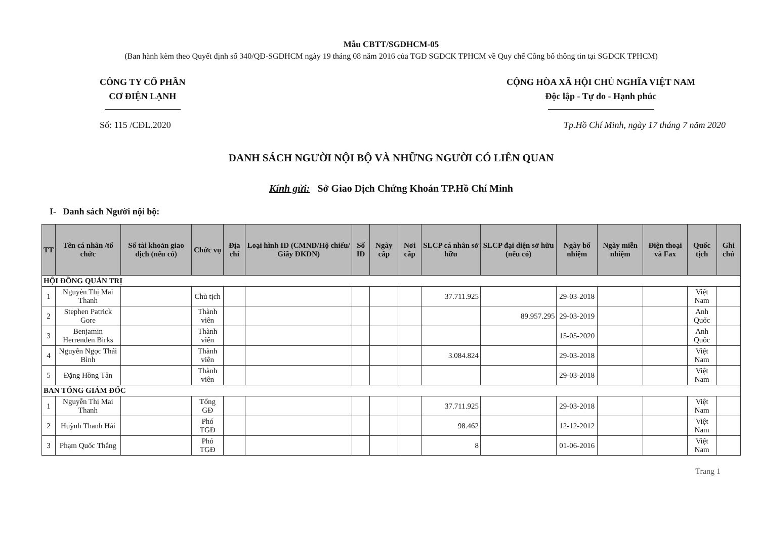Mẫu CBTT/SGDHCM-05
(Ban hành kèm theo Quyết định số 340/QĐ-SGDHCM ngày 19 tháng 08 năm 2016 của TGĐ SGDCK TPHCM về Quy chế Công bố thông tin tại SGDCK TPHCM)
CÔNG TY CỔ PHẦN
CƠ ĐIỆN LẠNH
CỘNG HÒA XÃ HỘI CHỦ NGHĨA VIỆT NAM
Độc lập - Tự do - Hạnh phúc
Số: 115 /CĐL.2020 Tp.Hồ Chí Minh, ngày 17 tháng 7 năm 2020
DANH SÁCH NGƯỜI NỘI BỘ VÀ NHỮNG NGƯỜI CÓ LIÊN QUAN
Kính gửi: Sở Giao Dịch Chứng Khoán TP.Hồ Chí Minh
I- Danh sách Người nội bộ:
| TT | Tên cá nhân /tổ chức | Số tài khoản giao dịch (nếu có) | Chức vụ | Địa chỉ | Loại hình ID (CMND/Hộ chiếu/ Giấy ĐKDN) | Số ID | Ngày cấp | Nơi cấp | SLCP cá nhân sở hữu | SLCP đại diện sở hữu (nếu có) | Ngày bổ nhiệm | Ngày miễn nhiệm | Điện thoại và Fax | Quốc tịch | Ghi chú |
| --- | --- | --- | --- | --- | --- | --- | --- | --- | --- | --- | --- | --- | --- | --- | --- |
| HỘI ĐỒNG QUẢN TRỊ | | | | | | | | | | | | | | | |
| 1 | Nguyễn Thị Mai Thanh | | Chủ tịch | | | | | | 37.711.925 | | 29-03-2018 | | | Việt Nam | |
| 2 | Stephen Patrick Gore | | Thành viên | | | | | | | 89.957.295 | 29-03-2019 | | | Anh Quốc | |
| 3 | Benjamin Herrenden Birks | | Thành viên | | | | | | | | 15-05-2020 | | | Anh Quốc | |
| 4 | Nguyễn Ngọc Thái Bình | | Thành viên | | | | | | 3.084.824 | | 29-03-2018 | | | Việt Nam | |
| 5 | Đặng Hồng Tân | | Thành viên | | | | | | | | 29-03-2018 | | | Việt Nam | |
| BAN TỔNG GIÁM ĐỐC | | | | | | | | | | | | | | | |
| 1 | Nguyễn Thị Mai Thanh | | Tổng GĐ | | | | | | 37.711.925 | | 29-03-2018 | | | Việt Nam | |
| 2 | Huỳnh Thanh Hải | | Phó TGĐ | | | | | | 98.462 | | 12-12-2012 | | | Việt Nam | |
| 3 | Phạm Quốc Thắng | | Phó TGĐ | | | | | | 8 | | 01-06-2016 | | | Việt Nam | |
Trang 1